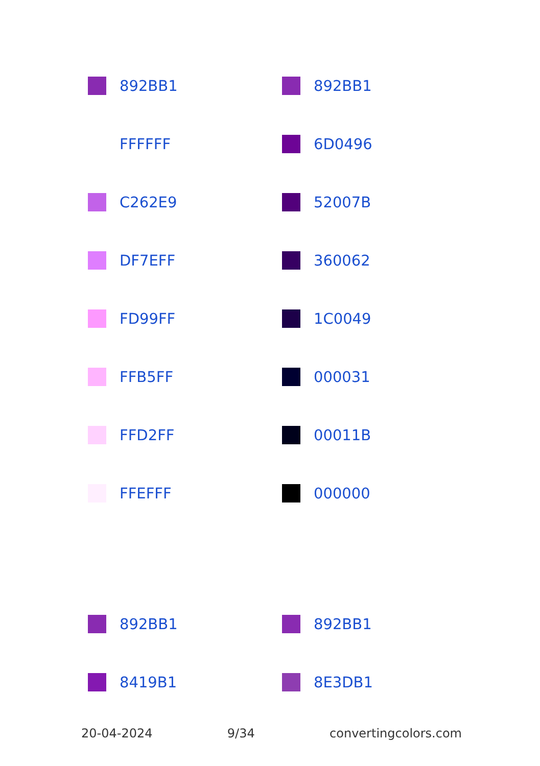892BB1 892BB1
FFFFFF 6D0496
C262E9 52007B
DF7EFF 360062
FD99FF 1C0049
FFB5FF 000031
FFD2FF 00011B
FFEFFF 000000
892BB1 892BB1
8419B1 8E3DB1
20-04-2024 9/34 convertingcolors.com